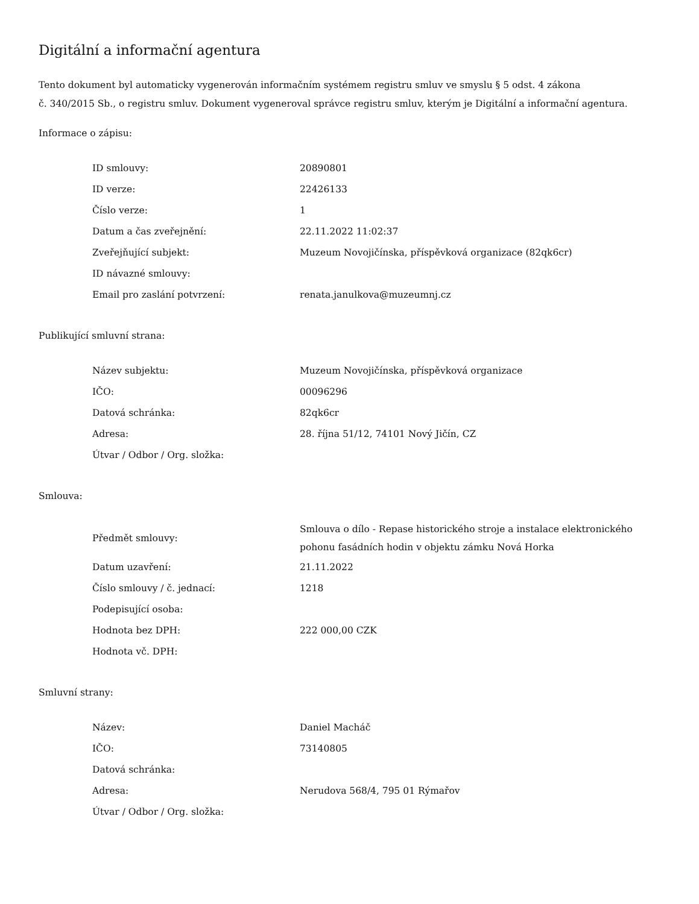Digitální a informační agentura
Tento dokument byl automaticky vygenerován informačním systémem registru smluv ve smyslu § 5 odst. 4 zákona
č. 340/2015 Sb., o registru smluv. Dokument vygeneroval správce registru smluv, kterým je Digitální a informační agentura.
Informace o zápisu:
| ID smlouvy: | 20890801 |
| ID verze: | 22426133 |
| Číslo verze: | 1 |
| Datum a čas zveřejnění: | 22.11.2022 11:02:37 |
| Zveřejňující subjekt: | Muzeum Novojičínska, příspěvková organizace (82qk6cr) |
| ID návazné smlouvy: | |
| Email pro zaslání potvrzení: | renata.janulkova@muzeumnj.cz |
Publikující smluvní strana:
| Název subjektu: | Muzeum Novojičínska, příspěvková organizace |
| IČO: | 00096296 |
| Datová schránka: | 82qk6cr |
| Adresa: | 28. října 51/12, 74101 Nový Jičín, CZ |
| Útvar / Odbor / Org. složka: | |
Smlouva:
| Předmět smlouvy: | Smlouva o dílo - Repase historického stroje a instalace elektronického pohonu fasádních hodin v objektu zámku Nová Horka |
| Datum uzavření: | 21.11.2022 |
| Číslo smlouvy / č. jednací: | 1218 |
| Podepisující osoba: | |
| Hodnota bez DPH: | 222 000,00 CZK |
| Hodnota vč. DPH: | |
Smluvní strany:
| Název: | Daniel Macháč |
| IČO: | 73140805 |
| Datová schránka: | |
| Adresa: | Nerudova 568/4, 795 01 Rýmařov |
| Útvar / Odbor / Org. složka: | |